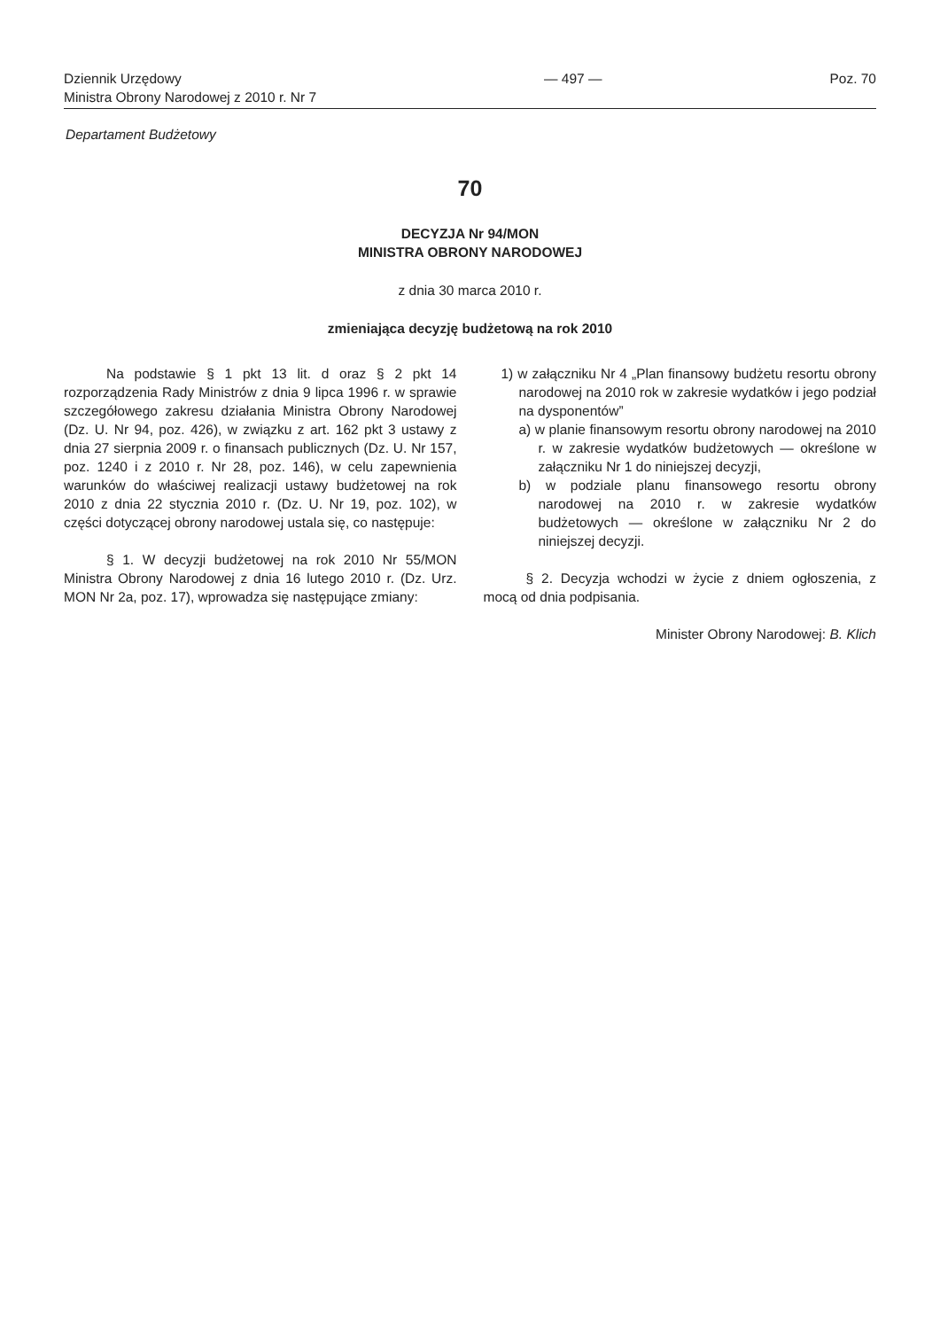Dziennik Urzędowy
Ministra Obrony Narodowej z 2010 r. Nr 7
— 497 — Poz. 70
Departament Budżetowy
70
DECYZJA Nr 94/MON
MINISTRA OBRONY NARODOWEJ
z dnia 30 marca 2010 r.
zmieniająca decyzję budżetową na rok 2010
Na podstawie § 1 pkt 13 lit. d oraz § 2 pkt 14 rozporządzenia Rady Ministrów z dnia 9 lipca 1996 r. w sprawie szczegółowego zakresu działania Ministra Obrony Narodowej (Dz. U. Nr 94, poz. 426), w związku z art. 162 pkt 3 ustawy z dnia 27 sierpnia 2009 r. o finansach publicznych (Dz. U. Nr 157, poz. 1240 i z 2010 r. Nr 28, poz. 146), w celu zapewnienia warunków do właściwej realizacji ustawy budżetowej na rok 2010 z dnia 22 stycznia 2010 r. (Dz. U. Nr 19, poz. 102), w części dotyczącej obrony narodowej ustala się, co następuje:
§ 1. W decyzji budżetowej na rok 2010 Nr 55/MON Ministra Obrony Narodowej z dnia 16 lutego 2010 r. (Dz. Urz. MON Nr 2a, poz. 17), wprowadza się następujące zmiany:
1) w załączniku Nr 4 „Plan finansowy budżetu resortu obrony narodowej na 2010 rok w zakresie wydatków i jego podział na dysponentów”
a) w planie finansowym resortu obrony narodowej na 2010 r. w zakresie wydatków budżetowych — określone w załączniku Nr 1 do niniejszej decyzji,
b) w podziale planu finansowego resortu obrony narodowej na 2010 r. w zakresie wydatków budżetowych — określone w załączniku Nr 2 do niniejszej decyzji.
§ 2. Decyzja wchodzi w życie z dniem ogłoszenia, z mocą od dnia podpisania.
Minister Obrony Narodowej: B. Klich